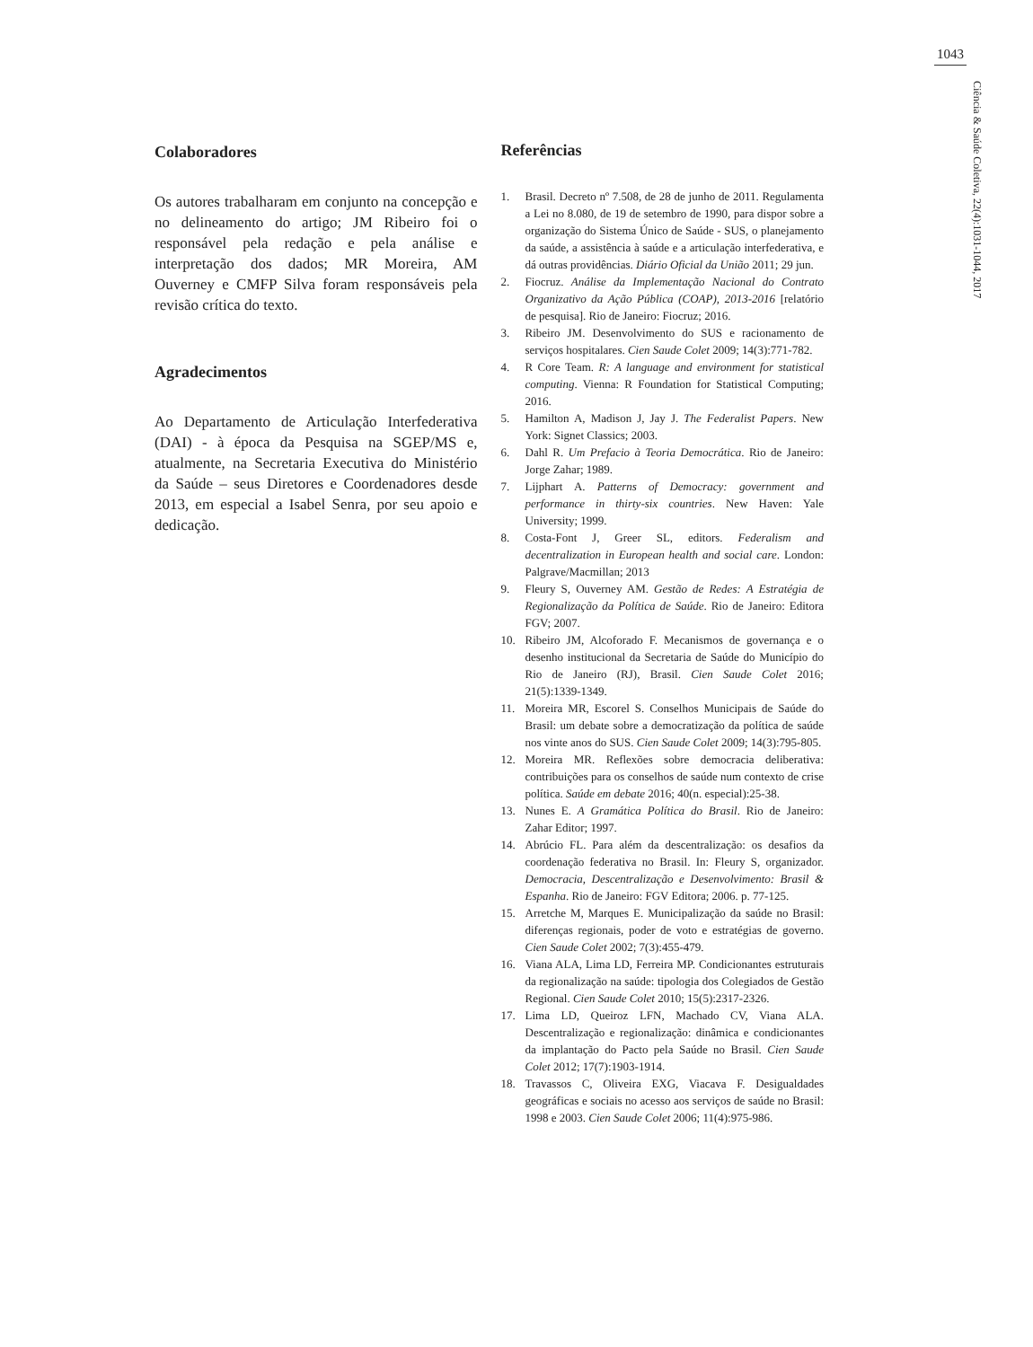1043
Ciência & Saúde Coletiva, 22(4):1031-1044, 2017
Colaboradores
Os autores trabalharam em conjunto na concepção e no delineamento do artigo; JM Ribeiro foi o responsável pela redação e pela análise e interpretação dos dados; MR Moreira, AM Ouverney e CMFP Silva foram responsáveis pela revisão crítica do texto.
Agradecimentos
Ao Departamento de Articulação Interfederativa (DAI) - à época da Pesquisa na SGEP/MS e, atualmente, na Secretaria Executiva do Ministério da Saúde – seus Diretores e Coordenadores desde 2013, em especial a Isabel Senra, por seu apoio e dedicação.
Referências
1. Brasil. Decreto nº 7.508, de 28 de junho de 2011. Regulamenta a Lei no 8.080, de 19 de setembro de 1990, para dispor sobre a organização do Sistema Único de Saúde - SUS, o planejamento da saúde, a assistência à saúde e a articulação interfederativa, e dá outras providências. Diário Oficial da União 2011; 29 jun.
2. Fiocruz. Análise da Implementação Nacional do Contrato Organizativo da Ação Pública (COAP), 2013-2016 [relatório de pesquisa]. Rio de Janeiro: Fiocruz; 2016.
3. Ribeiro JM. Desenvolvimento do SUS e racionamento de serviços hospitalares. Cien Saude Colet 2009; 14(3):771-782.
4. R Core Team. R: A language and environment for statistical computing. Vienna: R Foundation for Statistical Computing; 2016.
5. Hamilton A, Madison J, Jay J. The Federalist Papers. New York: Signet Classics; 2003.
6. Dahl R. Um Prefacio à Teoria Democrática. Rio de Janeiro: Jorge Zahar; 1989.
7. Lijphart A. Patterns of Democracy: government and performance in thirty-six countries. New Haven: Yale University; 1999.
8. Costa-Font J, Greer SL, editors. Federalism and decentralization in European health and social care. London: Palgrave/Macmillan; 2013
9. Fleury S, Ouverney AM. Gestão de Redes: A Estratégia de Regionalização da Política de Saúde. Rio de Janeiro: Editora FGV; 2007.
10. Ribeiro JM, Alcoforado F. Mecanismos de governança e o desenho institucional da Secretaria de Saúde do Município do Rio de Janeiro (RJ), Brasil. Cien Saude Colet 2016; 21(5):1339-1349.
11. Moreira MR, Escorel S. Conselhos Municipais de Saúde do Brasil: um debate sobre a democratização da política de saúde nos vinte anos do SUS. Cien Saude Colet 2009; 14(3):795-805.
12. Moreira MR. Reflexões sobre democracia deliberativa: contribuições para os conselhos de saúde num contexto de crise política. Saúde em debate 2016; 40(n. especial):25-38.
13. Nunes E. A Gramática Política do Brasil. Rio de Janeiro: Zahar Editor; 1997.
14. Abrúcio FL. Para além da descentralização: os desafios da coordenação federativa no Brasil. In: Fleury S, organizador. Democracia, Descentralização e Desenvolvimento: Brasil & Espanha. Rio de Janeiro: FGV Editora; 2006. p. 77-125.
15. Arretche M, Marques E. Municipalização da saúde no Brasil: diferenças regionais, poder de voto e estratégias de governo. Cien Saude Colet 2002; 7(3):455-479.
16. Viana ALA, Lima LD, Ferreira MP. Condicionantes estruturais da regionalização na saúde: tipologia dos Colegiados de Gestão Regional. Cien Saude Colet 2010; 15(5):2317-2326.
17. Lima LD, Queiroz LFN, Machado CV, Viana ALA. Descentralização e regionalização: dinâmica e condicionantes da implantação do Pacto pela Saúde no Brasil. Cien Saude Colet 2012; 17(7):1903-1914.
18. Travassos C, Oliveira EXG, Viacava F. Desigualdades geográficas e sociais no acesso aos serviços de saúde no Brasil: 1998 e 2003. Cien Saude Colet 2006; 11(4):975-986.